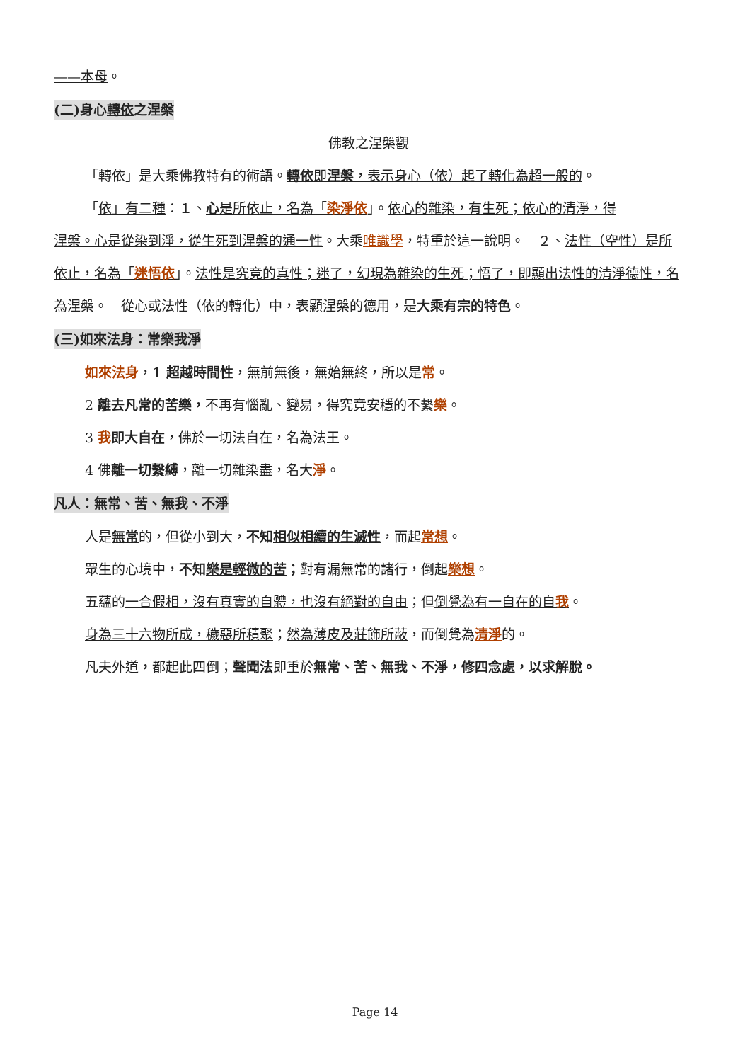——本母。
(二)身心轉依之涅槃
佛教之涅槃觀
「轉依」是大乘佛教特有的術語。轉依 即涅槃，表示身心（依）起了轉化為超一般的。
「依」有二種：１、心是所依止，名為「染淨依」。依心的雜染，有生死；依心的清淨，得
涅槃。心是從染到淨，從生死到涅槃的通一性。大乘唯識學，特重於這一說明。　２、法性（空性）是所依止，名為「迷悟依」。法性是究竟的真性；迷了，幻現為雜染的生死；悟了，即顯出法性的清淨德性，名為涅槃。　從心或法性（依的轉化）中，表顯涅槃的德用，是大乘有宗的特色。
(三)如來法身：常樂我淨
如來法身，1 超越時間性，無前無後，無始無終，所以是常。
2 離去凡常的苦樂，不再有惱亂、變易，得究竟安穩的不繫樂。
3 我即大自在，佛於一切法自在，名為法王。
4 佛離一切繫縛，離一切雜染盡，名大淨。
凡人：無常、苦、無我、不淨
人是無常的，但從小到大，不知相似相續的生滅性，而起常想。
眾生的心境中，不知樂是輕微的苦；對有漏無常的諸行，倒起樂想。
五蘊的一合假相，沒有真實的自體，也沒有絕對的自由；但倒覺為有一自在的自我。
身為三十六物所成，穢惡所積聚；然為薄皮及莊飾所蔽，而倒覺為清淨的。
凡夫外道，都起此四倒；聲聞法即重於無常、苦、無我、不淨，修四念處，以求解脫。
Page 14